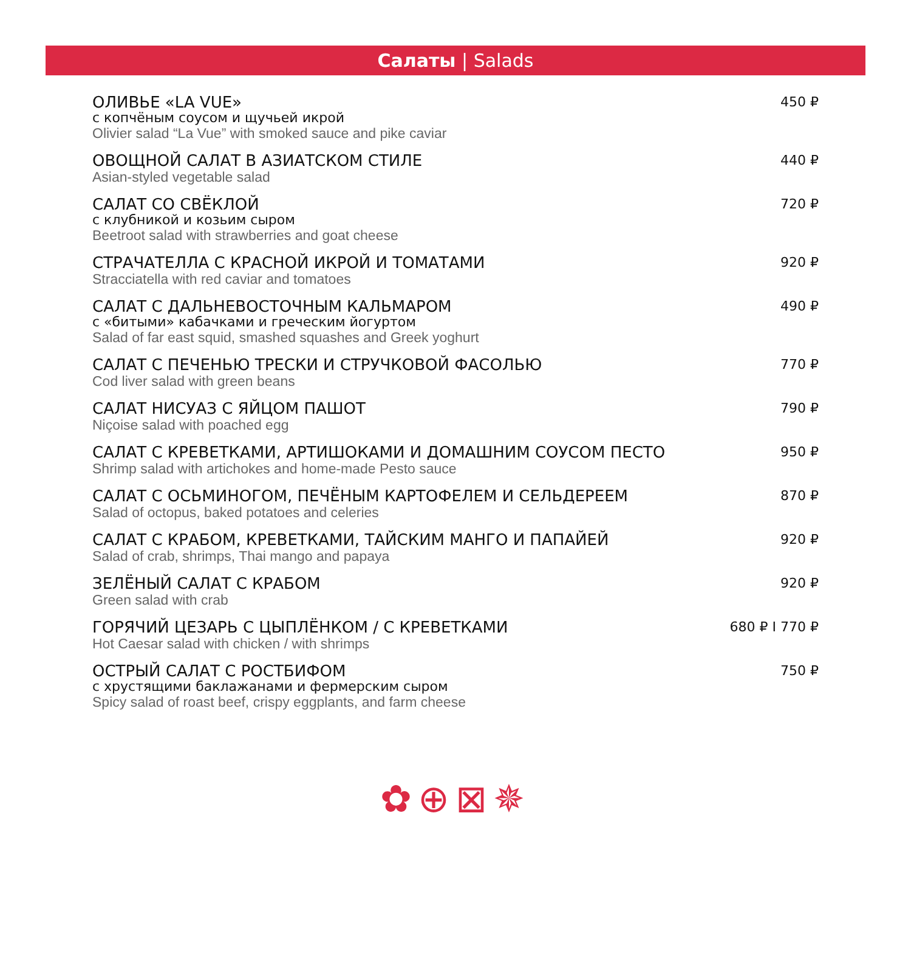Салаты | Salads
ОЛИВЬЕ «LA VUE»
с копчёным соусом и щучьей икрой
Olivier salad “La Vue” with smoked sauce and pike caviar
450 ₽
ОВОЩНОЙ САЛАТ В АЗИАТСКОМ СТИЛЕ
Asian-styled vegetable salad
440 ₽
САЛАТ СО СВЁКЛОЙ
с клубникой и козьим сыром
Beetroot salad with strawberries and goat cheese
720 ₽
СТРАЧАТЕЛЛА С КРАСНОЙ ИКРОЙ И ТОМАТАМИ
Stracciatella with red caviar and tomatoes
920 ₽
САЛАТ С ДАЛЬНЕВОСТОЧНЫМ КАЛЬМАРОМ
с «битыми» кабачками и греческим йогуртом
Salad of far east squid, smashed squashes and Greek yoghurt
490 ₽
САЛАТ С ПЕЧЕНЬЮ ТРЕСКИ И СТРУЧКОВОЙ ФАСОЛЬЮ
Cod liver salad with green beans
770 ₽
САЛАТ НИСУАЗ С ЯЙЦОМ ПАШОТ
Niçoise salad with poached egg
790 ₽
САЛАТ С КРЕВЕТКАМИ, АРТИШОКАМИ И ДОМАШНИМ СОУСОМ ПЕСТО
Shrimp salad with artichokes and home-made Pesto sauce
950 ₽
САЛАТ С ОСЬМИНОГОМ, ПЕЧЁНЫМ КАРТОФЕЛЕМ И СЕЛЬДЕРЕЕМ
Salad of octopus, baked potatoes and celeries
870 ₽
САЛАТ С КРАБОМ, КРЕВЕТКАМИ, ТАЙСКИМ МАНГО И ПАПАЙЕЙ
Salad of crab, shrimps, Thai mango and papaya
920 ₽
ЗЕЛЁНЫЙ САЛАТ С КРАБОМ
Green salad with crab
920 ₽
ГОРЯЧИЙ ЦЕЗАРЬ С ЦЫПЛЁНКОМ / С КРЕВЕТКАМИ
Hot Caesar salad with chicken / with shrimps
680 ₽ I 770 ₽
ОСТРЫЙ САЛАТ С РОСТБИФОМ
с хрустящими баклажанами и фермерским сыром
Spicy salad of roast beef, crispy eggplants, and farm cheese
750 ₽
✿⊕⊠✵